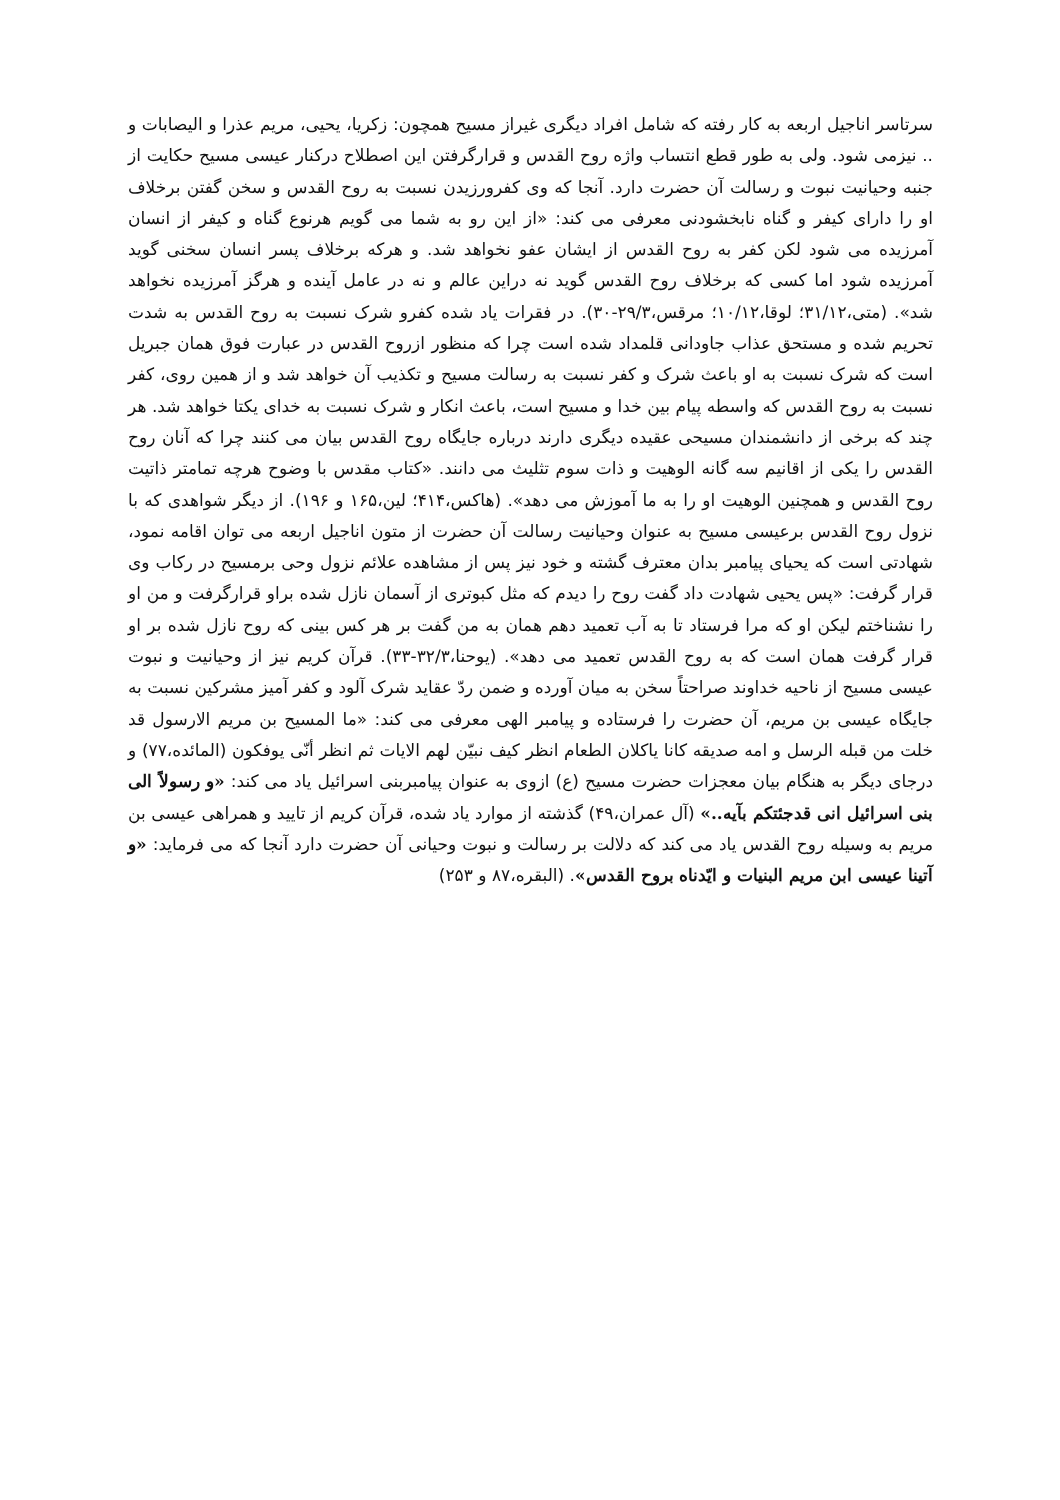سرتاسر اناجیل اربعه به کار رفته که شامل افراد دیگری غیراز مسیح همچون: زکریا، یحیی، مریم عذرا و الیصابات و .. نیزمی شود. ولی به طور قطع انتساب واژه روح القدس و قرارگرفتن این اصطلاح درکنار عیسی مسیح حکایت از جنبه وحیانیت نبوت و رسالت آن حضرت دارد. آنجا که وی کفرورزیدن نسبت به روح القدس و سخن گفتن برخلاف او را دارای کیفر و گناه نابخشودنی معرفی می کند: «از این رو به شما می گویم هرنوع گناه و کیفر از انسان آمرزیده می شود لکن کفر به روح القدس از ایشان عفو نخواهد شد. و هرکه برخلاف پسر انسان سخنی گوید آمرزیده شود اما کسی که برخلاف روح القدس گوید نه دراین عالم و نه در عامل آینده و هرگز آمرزیده نخواهد شد». (متی،۳۱/۱۲؛ لوقا،۱۰/۱۲؛ مرقس،۲۹/۳-۳۰). در فقرات یاد شده کفرو شرک نسبت به روح القدس به شدت تحریم شده و مستحق عذاب جاودانی قلمداد شده است چرا که منظور ازروح القدس در عبارت فوق همان جبریل است که شرک نسبت به او باعث شرک و کفر نسبت به رسالت مسیح و تکذیب آن خواهد شد و از همین روی، کفر نسبت به روح القدس که واسطه پیام بین خدا و مسیح است، باعث انکار و شرک نسبت به خدای یکتا خواهد شد. هر چند که برخی از دانشمندان مسیحی عقیده دیگری دارند درباره جایگاه روح القدس بیان می کنند چرا که آنان روح القدس را یکی از اقانیم سه گانه الوهیت و ذات سوم تثلیث می دانند. «کتاب مقدس با وضوح هرچه تمامتر ذاتیت روح القدس و همچنین الوهیت او را به ما آموزش می دهد». (هاکس،۴۱۴؛ لین،۱۶۵ و ۱۹۶). از دیگر شواهدی که با نزول روح القدس برعیسی مسیح به عنوان وحیانیت رسالت آن حضرت از متون اناجیل اربعه می توان اقامه نمود، شهادتی است که یحیای پیامبر بدان معترف گشته و خود نیز پس از مشاهده علائم نزول وحی برمسیح در رکاب وی قرار گرفت: «پس یحیی شهادت داد گفت روح را دیدم که مثل کبوتری از آسمان نازل شده براو قرارگرفت و من او را نشناختم لیکن او که مرا فرستاد تا به آب تعمید دهم همان به من گفت بر هر کس بینی که روح نازل شده بر او قرار گرفت همان است که به روح القدس تعمید می دهد». (یوحنا،۳۲/۳-۳۳). قرآن کریم نیز از وحیانیت و نبوت عیسی مسیح از ناحیه خداوند صراحتاً سخن به میان آورده و ضمن ردّ عقاید شرک آلود و کفر آمیز مشرکین نسبت به جایگاه عیسی بن مریم، آن حضرت را فرستاده و پیامبر الهی معرفی می کند: «ما المسیح بن مریم الارسول قد خلت من قبله الرسل و امه صدیقه کانا یاکلان الطعام انظر کیف نبیّن لهم الایات ثم انظر أنّی یوفکون (المائده،۷۷) و درجای دیگر به هنگام بیان معجزات حضرت مسیح (ع) ازوی به عنوان پیامبربنی اسرائیل یاد می کند: «و رسولاً الی بنی اسرائیل انی قدجئتکم بآیه..» (آل عمران،۴۹) گذشته از موارد یاد شده، قرآن کریم از تایید و همراهی عیسی بن مریم به وسیله روح القدس یاد می کند که دلالت بر رسالت و نبوت وحیانی آن حضرت دارد آنجا که می فرماید: «و آتینا عیسی ابن مریم البنیات و ایّدناه بروح القدس». (البقره،۸۷ و ۲۵۳)